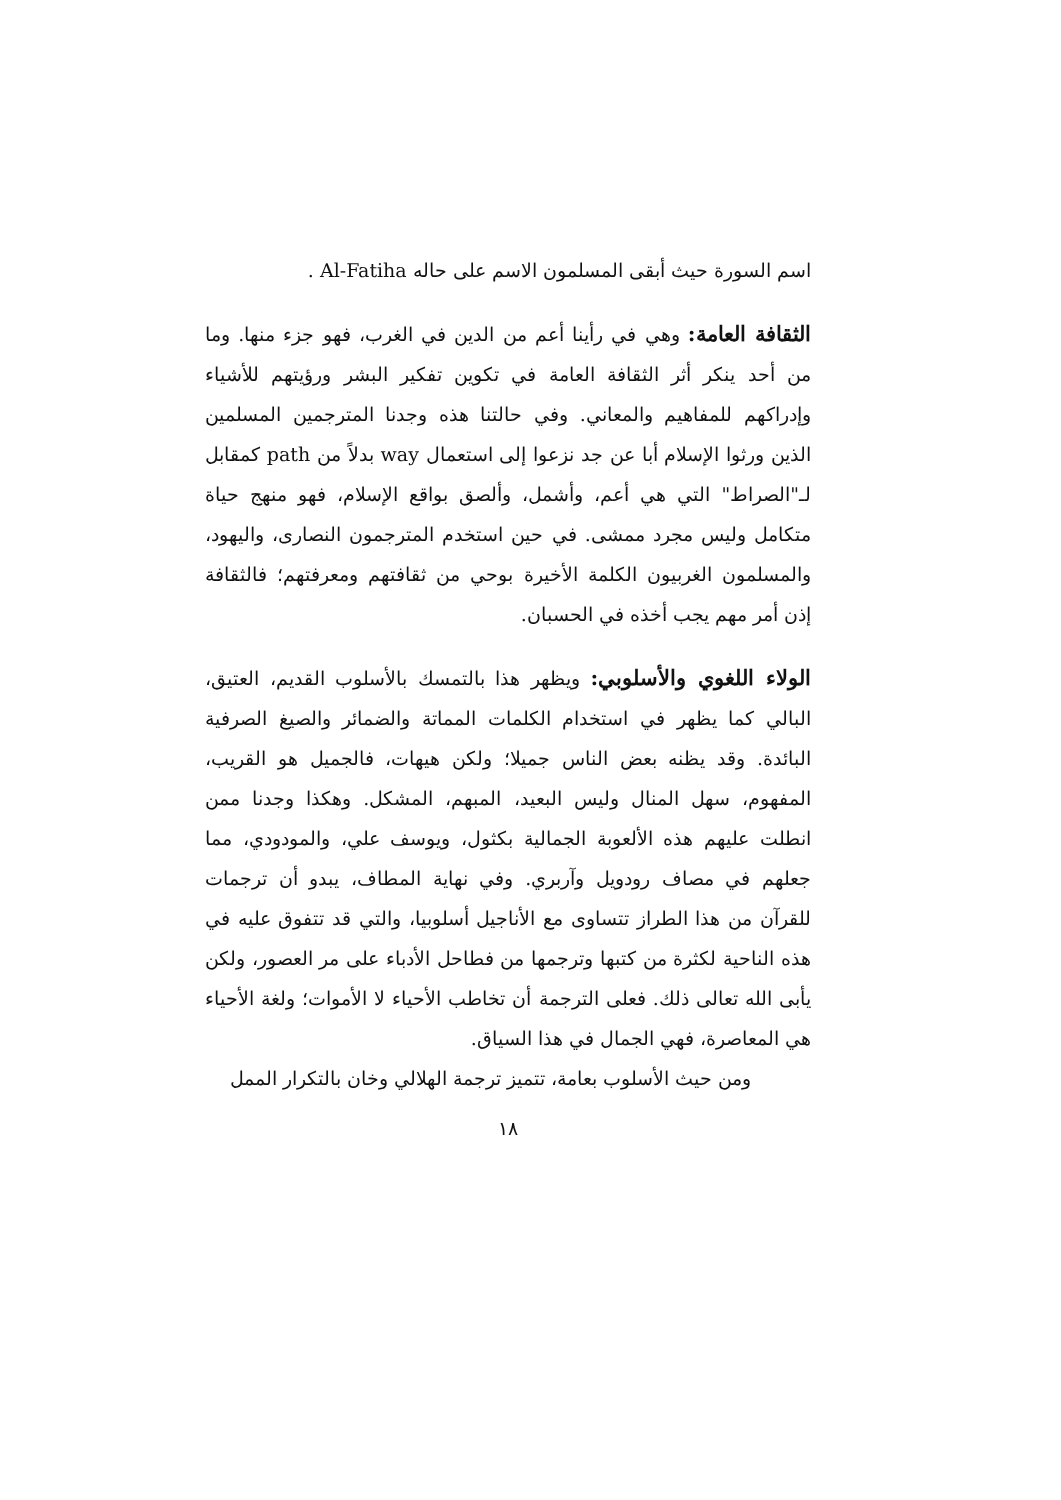اسم السورة حيث أبقى المسلمون الاسم على حاله Al-Fatiha .
الثقافة العامة: وهي في رأينا أعم من الدين في الغرب، فهو جزء منها. وما من أحد ينكر أثر الثقافة العامة في تكوين تفكير البشر ورؤيتهم للأشياء وإدراكهم للمفاهيم والمعاني. وفي حالتنا هذه وجدنا المترجمين المسلمين الذين ورثوا الإسلام أبا عن جد نزعوا إلى استعمال way بدلاً من path كمقابل لـ"الصراط" التي هي أعم، وأشمل، وألصق بواقع الإسلام، فهو منهج حياة متكامل وليس مجرد ممشى. في حين استخدم المترجمون النصارى، واليهود، والمسلمون الغربيون الكلمة الأخيرة بوحي من ثقافتهم ومعرفتهم؛ فالثقافة إذن أمر مهم يجب أخذه في الحسبان.
الولاء اللغوي والأسلوبي: ويظهر هذا بالتمسك بالأسلوب القديم، العتيق، البالي كما يظهر في استخدام الكلمات المماتة والضمائر والصيغ الصرفية البائدة. وقد يظنه بعض الناس جميلا؛ ولكن هيهات، فالجميل هو القريب، المفهوم، سهل المنال وليس البعيد، المبهم، المشكل. وهكذا وجدنا ممن انطلت عليهم هذه الألعوبة الجمالية بكثول، ويوسف علي، والمودودي، مما جعلهم في مصاف رودويل وآربري. وفي نهاية المطاف، يبدو أن ترجمات للقرآن من هذا الطراز تتساوى مع الأناجيل أسلوبيا، والتي قد تتفوق عليه في هذه الناحية لكثرة من كتبها وترجمها من فطاحل الأدباء على مر العصور، ولكن يأبى الله تعالى ذلك. فعلى الترجمة أن تخاطب الأحياء لا الأموات؛ ولغة الأحياء هي المعاصرة، فهي الجمال في هذا السياق.
ومن حيث الأسلوب بعامة، تتميز ترجمة الهلالي وخان بالتكرار الممل
١٨